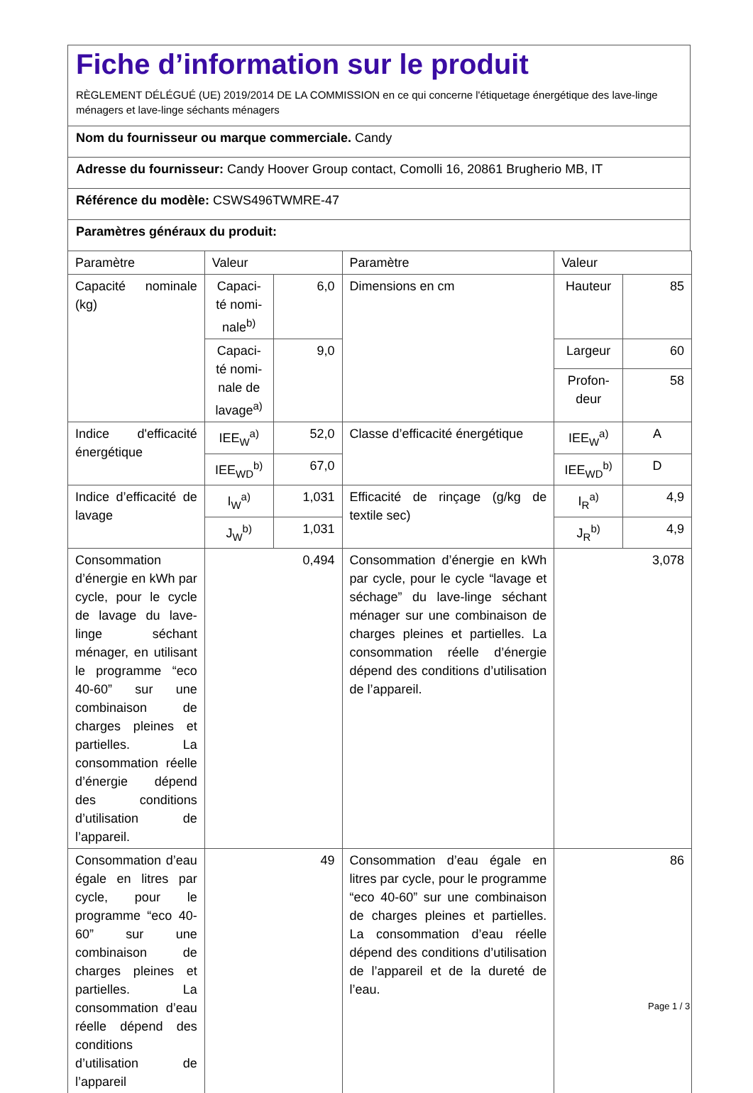Fiche d’information sur le produit
RÈGLEMENT DÉLÉGUÉ (UE) 2019/2014 DE LA COMMISSION en ce qui concerne l'étiquetage énergétique des lave-linge ménagers et lave-linge séchants ménagers
Nom du fournisseur ou marque commerciale. Candy
Adresse du fournisseur: Candy Hoover Group contact, Comolli 16, 20861 Brugherio MB, IT
Référence du modèle: CSWS496TWMRE-47
Paramètres généraux du produit:
| Paramètre | Valeur | | Paramètre | Valeur | |
| Capacité nominale (kg) | Capaci-té nomi-nale<sup>b)</sup> | 6,0 | Dimensions en cm | Hauteur | 85 |
| | Capaci-té nomi-nale de lavage<sup>a)</sup> | 9,0 | | Largeur | 60 |
| | | | | Profon-deur | 58 |
| Indice d'efficacité énergétique | IEE<sub>W</sub><sup>a)</sup> | 52,0 | Classe d’efficacité énergétique | IEE<sub>W</sub><sup>a)</sup> | A |
| | IEE<sub>WD</sub><sup>b)</sup> | 67,0 | | IEE<sub>WD</sub><sup>b)</sup> | D |
| Indice d’efficacité de lavage | I<sub>W</sub><sup>a)</sup> | 1,031 | Efficacité de rinçage (g/kg de textile sec) | I<sub>R</sub><sup>a)</sup> | 4,9 |
| | J<sub>W</sub><sup>b)</sup> | 1,031 | | J<sub>R</sub><sup>b)</sup> | 4,9 |
| Consommation d’énergie en kWh par cycle, pour le cycle de lavage du lave-linge séchant ménager, en utilisant le programme “eco 40-60” sur une combinaison de charges pleines et partielles. La consommation réelle d’énergie dépend des conditions d’utilisation de l’appareil. | 0,494 | | Consommation d’énergie en kWh par cycle, pour le cycle “lavage et séchage” du lave-linge séchant ménager sur une combinaison de charges pleines et partielles. La consommation réelle d’énergie dépend des conditions d’utilisation de l’appareil. | 3,078 | |
| Consommation d’eau égale en litres par cycle, pour le programme “eco 40-60” sur une combinaison de charges pleines et partielles. La consommation d’eau réelle dépend des conditions d’utilisation de l’appareil | 49 | | Consommation d’eau égale en litres par cycle, pour le programme “eco 40-60” sur une combinaison de charges pleines et partielles. La consommation d’eau réelle dépend des conditions d’utilisation de l’appareil et de la dureté de l’eau. | 86 | |
Page 1 / 3